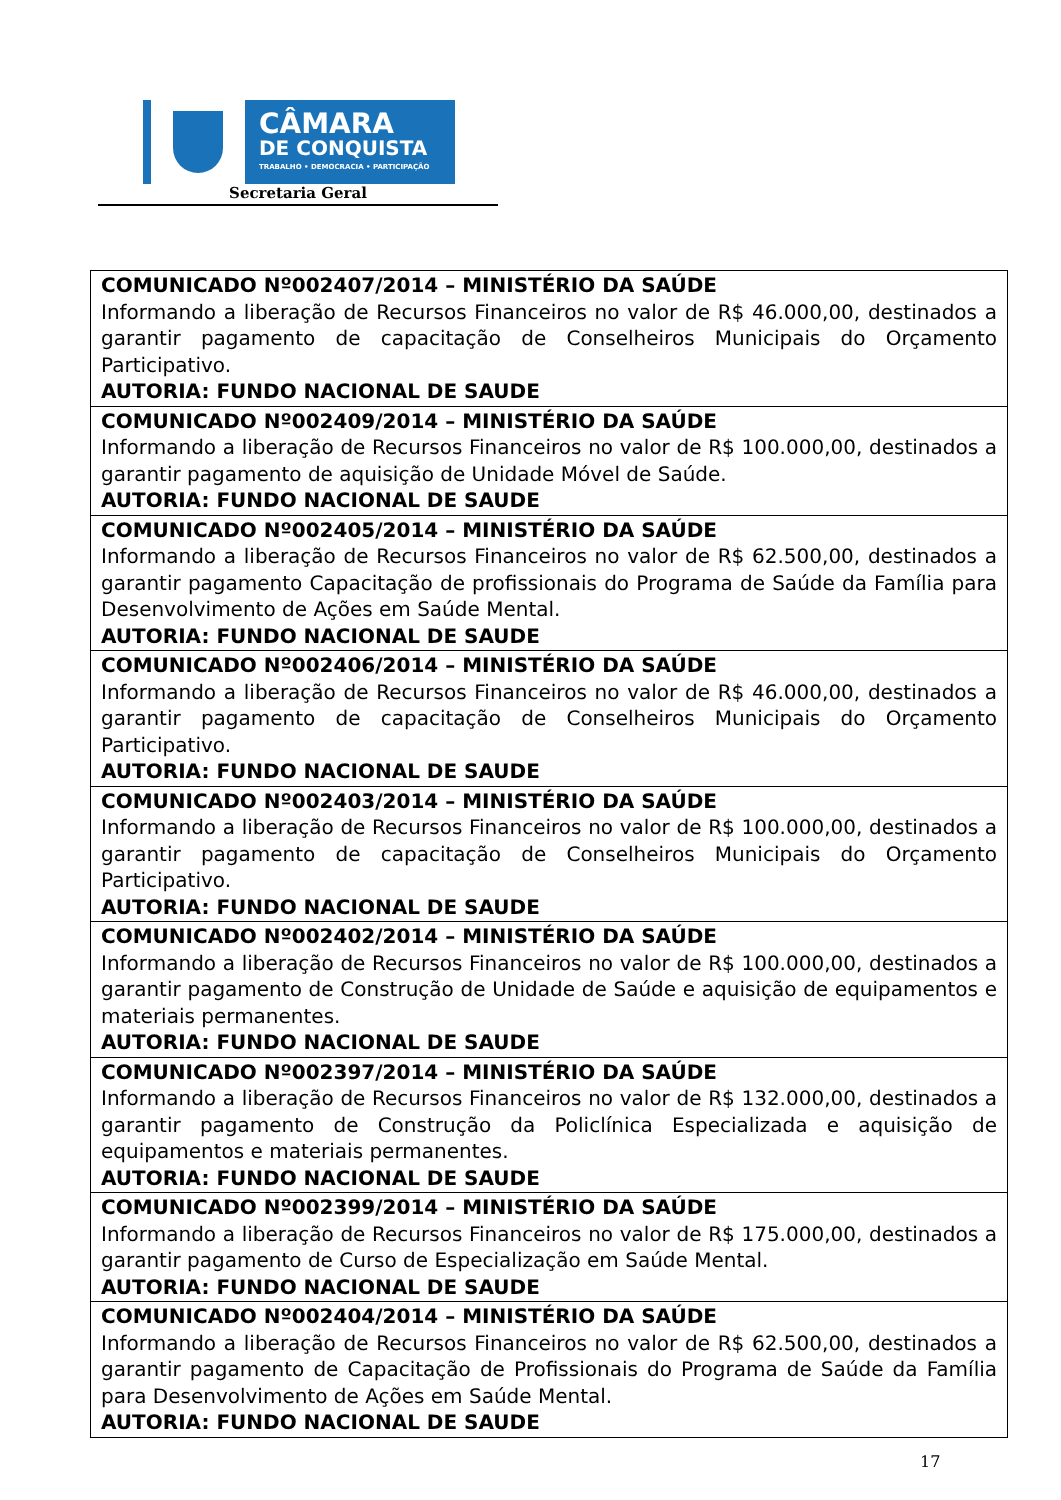CÂMARA
DE CONQUISTA
TRABALHO • DEMOCRACIA • PARTICIPAÇÃO
Secretaria Geral
| COMUNICADO Nº002407/2014 – MINISTÉRIO DA SAÚDE Informando a liberação de Recursos Financeiros no valor de R$ 46.000,00, destinados a garantir pagamento de capacitação de Conselheiros Municipais do Orçamento Participativo. AUTORIA: FUNDO NACIONAL DE SAUDE |
| COMUNICADO Nº002409/2014 – MINISTÉRIO DA SAÚDE Informando a liberação de Recursos Financeiros no valor de R$ 100.000,00, destinados a garantir pagamento de aquisição de Unidade Móvel de Saúde. AUTORIA: FUNDO NACIONAL DE SAUDE |
| COMUNICADO Nº002405/2014 – MINISTÉRIO DA SAÚDE Informando a liberação de Recursos Financeiros no valor de R$ 62.500,00, destinados a garantir pagamento Capacitação de profissionais do Programa de Saúde da Família para Desenvolvimento de Ações em Saúde Mental. AUTORIA: FUNDO NACIONAL DE SAUDE |
| COMUNICADO Nº002406/2014 – MINISTÉRIO DA SAÚDE Informando a liberação de Recursos Financeiros no valor de R$ 46.000,00, destinados a garantir pagamento de capacitação de Conselheiros Municipais do Orçamento Participativo. AUTORIA: FUNDO NACIONAL DE SAUDE |
| COMUNICADO Nº002403/2014 – MINISTÉRIO DA SAÚDE Informando a liberação de Recursos Financeiros no valor de R$ 100.000,00, destinados a garantir pagamento de capacitação de Conselheiros Municipais do Orçamento Participativo. AUTORIA: FUNDO NACIONAL DE SAUDE |
| COMUNICADO Nº002402/2014 – MINISTÉRIO DA SAÚDE Informando a liberação de Recursos Financeiros no valor de R$ 100.000,00, destinados a garantir pagamento de Construção de Unidade de Saúde e aquisição de equipamentos e materiais permanentes. AUTORIA: FUNDO NACIONAL DE SAUDE |
| COMUNICADO Nº002397/2014 – MINISTÉRIO DA SAÚDE Informando a liberação de Recursos Financeiros no valor de R$ 132.000,00, destinados a garantir pagamento de Construção da Policlínica Especializada e aquisição de equipamentos e materiais permanentes. AUTORIA: FUNDO NACIONAL DE SAUDE |
| COMUNICADO Nº002399/2014 – MINISTÉRIO DA SAÚDE Informando a liberação de Recursos Financeiros no valor de R$ 175.000,00, destinados a garantir pagamento de Curso de Especialização em Saúde Mental. AUTORIA: FUNDO NACIONAL DE SAUDE |
| COMUNICADO Nº002404/2014 – MINISTÉRIO DA SAÚDE Informando a liberação de Recursos Financeiros no valor de R$ 62.500,00, destinados a garantir pagamento de Capacitação de Profissionais do Programa de Saúde da Família para Desenvolvimento de Ações em Saúde Mental. AUTORIA: FUNDO NACIONAL DE SAUDE |
17